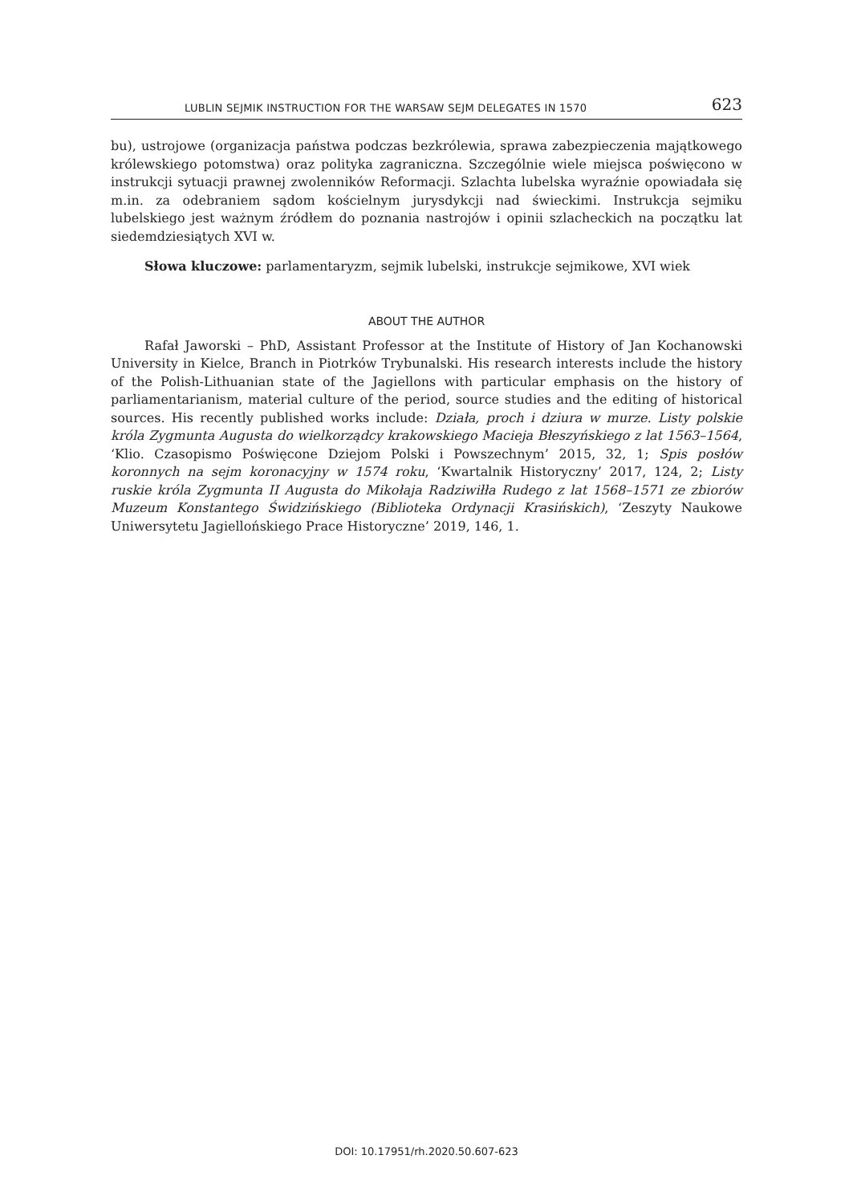LUBLIN SEJMIK INSTRUCTION FOR THE WARSAW SEJM DELEGATES IN 1570 623
bu), ustrojowe (organizacja państwa podczas bezkrólewia, sprawa zabezpieczenia majątkowego królewskiego potomstwa) oraz polityka zagraniczna. Szczególnie wiele miejsca poświęcono w instrukcji sytuacji prawnej zwolenników Reformacji. Szlachta lubelska wyraźnie opowiadała się m.in. za odebraniem sądom kościelnym jurysdykcji nad świeckimi. Instrukcja sejmiku lubelskiego jest ważnym źródłem do poznania nastrojów i opinii szlacheckich na początku lat siedemdziesiątych XVI w.
Słowa kluczowe: parlamentaryzm, sejmik lubelski, instrukcje sejmikowe, XVI wiek
ABOUT THE AUTHOR
Rafał Jaworski – PhD, Assistant Professor at the Institute of History of Jan Kochanowski University in Kielce, Branch in Piotrków Trybunalski. His research interests include the history of the Polish-Lithuanian state of the Jagiellons with particular emphasis on the history of parliamentarianism, material culture of the period, source studies and the editing of historical sources. His recently published works include: Działa, proch i dziura w murze. Listy polskie króla Zygmunta Augusta do wielkorządcy krakowskiego Macieja Błeszyńskiego z lat 1563–1564, ‘Klio. Czasopismo Poświęcone Dziejom Polski i Powszechnym’ 2015, 32, 1; Spis posłów koronnych na sejm koronacyjny w 1574 roku, ‘Kwartalnik Historyczny’ 2017, 124, 2; Listy ruskie króla Zygmunta II Augusta do Mikołaja Radziwiłła Rudego z lat 1568–1571 ze zbiorów Muzeum Konstantego Świdzińskiego (Biblioteka Ordynacji Krasińskich), ‘Zeszyty Naukowe Uniwersytetu Jagiellońskiego Prace Historyczne’ 2019, 146, 1.
DOI: 10.17951/rh.2020.50.607-623